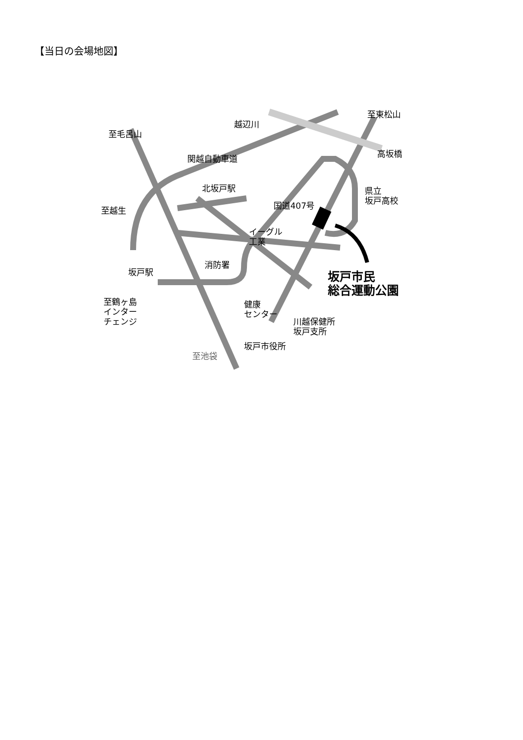【当日の会場地図】
至毛呂山
越辺川
至東松山
高坂橋
関越自動車道
北坂戸駅
県立
坂戸高校
至越生 国道407号
イーグル
工業
消防署
坂戸駅
坂戸市民
総合運動公園
至鶴ヶ島
インター
チェンジ
健康
センター
川越保健所
坂戸支所
坂戸市役所
至池袋